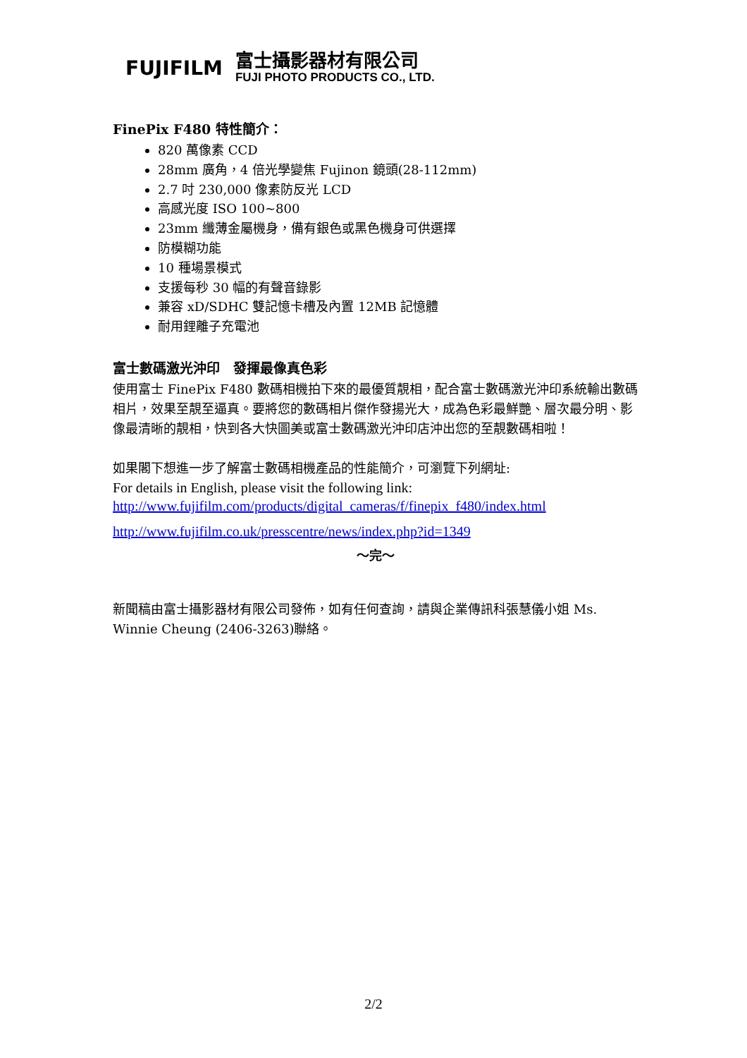FUJIFILM
富士攝影器材有限公司
FUJI PHOTO PRODUCTS CO., LTD.
FinePix F480 特性簡介：
820 萬像素 CCD
28mm 廣角，4 倍光學變焦 Fujinon 鏡頭(28-112mm)
2.7 吋 230,000 像素防反光 LCD
高感光度 ISO 100~800
23mm 纖薄金屬機身，備有銀色或黑色機身可供選擇
防模糊功能
10 種場景模式
支援每秒 30 幅的有聲音錄影
兼容 xD/SDHC 雙記憶卡槽及內置 12MB 記憶體
耐用鋰離子充電池
富士數碼激光沖印　發揮最像真色彩
使用富士 FinePix F480 數碼相機拍下來的最優質靚相，配合富士數碼激光沖印系統輸出數碼相片，效果至靚至逼真。要將您的數碼相片傑作發揚光大，成為色彩最鮮艷、層次最分明、影像最清晰的靚相，快到各大快圖美或富士數碼激光沖印店沖出您的至靚數碼相啦！
如果閣下想進一步了解富士數碼相機產品的性能簡介，可瀏覽下列網址:
For details in English, please visit the following link:
http://www.fujifilm.com/products/digital_cameras/f/finepix_f480/index.html
http://www.fujifilm.co.uk/presscentre/news/index.php?id=1349
～完～
新聞稿由富士攝影器材有限公司發佈，如有任何查詢，請與企業傳訊科張慧儀小姐 Ms. Winnie Cheung (2406-3263)聯絡。
2/2